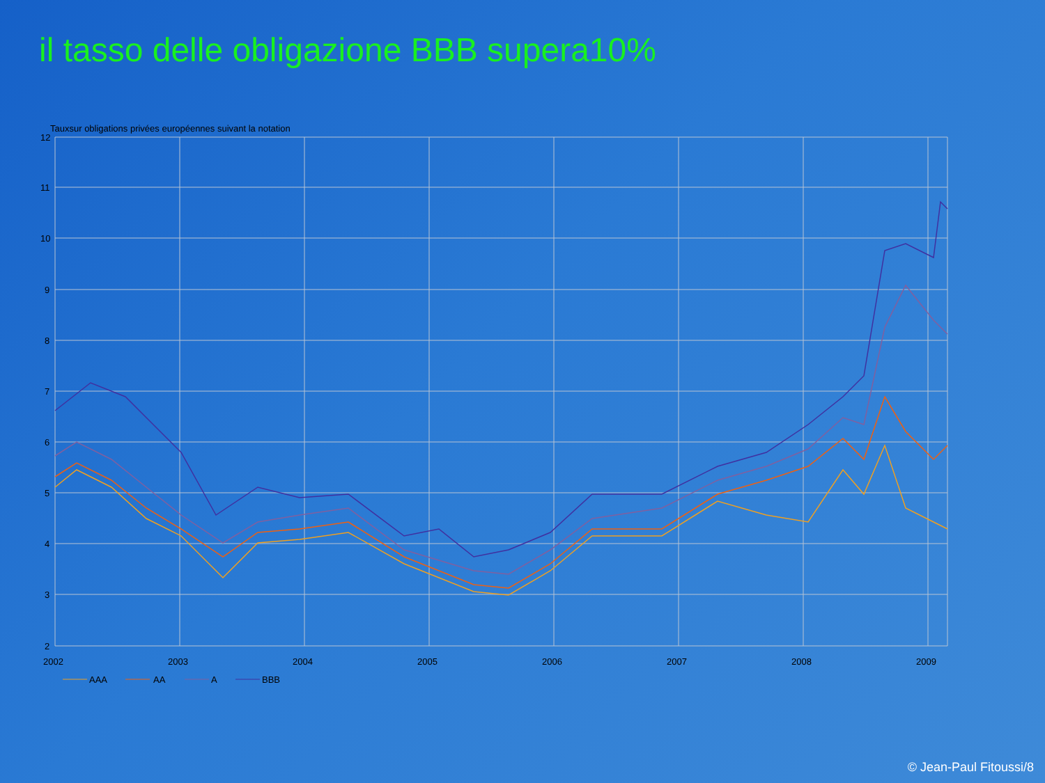il tasso delle obligazione BBB supera10%
Tauxsur obligations privées européennes suivant la notation
12
11
10
9
8
7
6
5
4
3
2
2002
2003
2004
2005
2006
2007
2008
2009
AAA
AA
A
BBB
© Jean-Paul Fitoussi/8